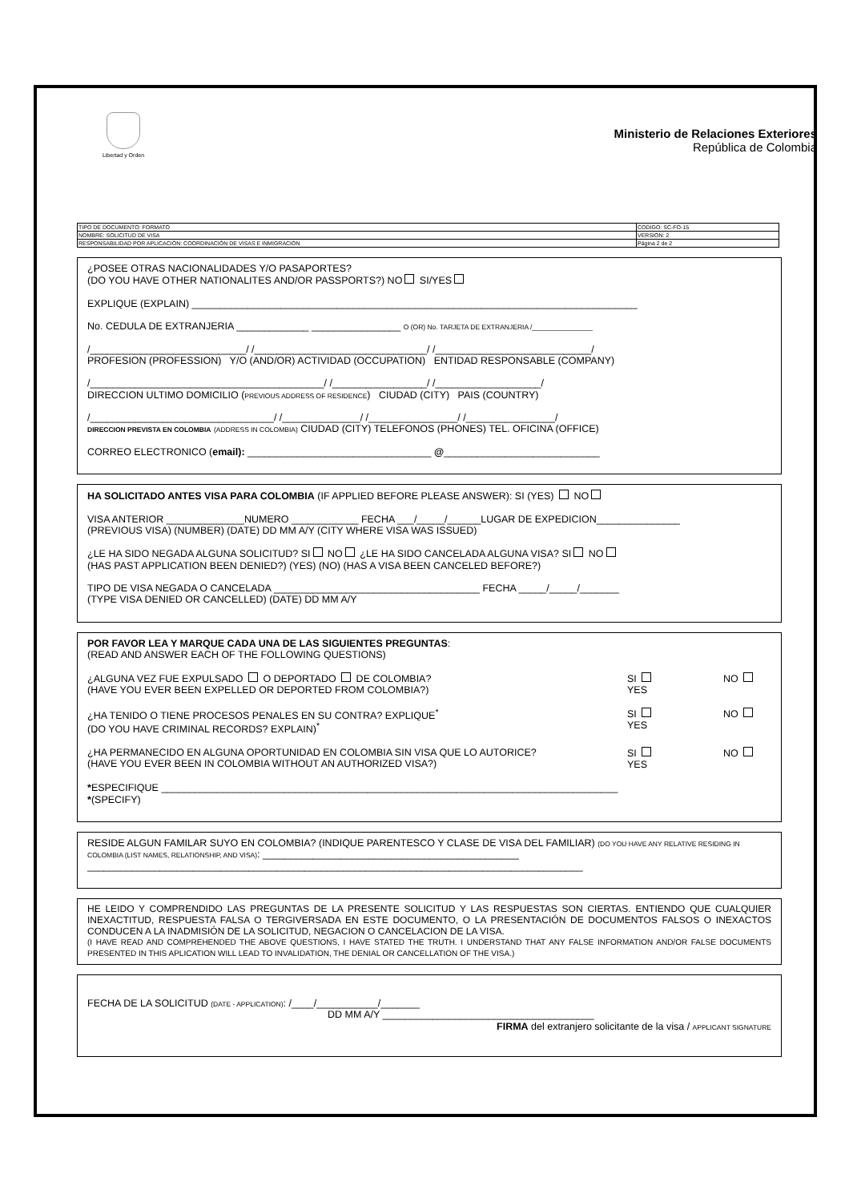Libertad y Orden
Ministerio de Relaciones Exteriores
República de Colombia
| TIPO DE DOCUMENTO: FORMATO | CODIGO: SC-FO-15 |
| NOMBRE: SOLICITUD DE VISA | VERSION: 2 |
| RESPONSABILIDAD POR APLICACIÓN: COORDINACIÓN DE VISAS E INMIGRACIÓN | Página 2 de 2 |
¿POSEE OTRAS NACIONALIDADES Y/O PASAPORTES?
(DO YOU HAVE OTHER NATIONALITES AND/OR PASSPORTS?) NO SI/YES
EXPLIQUE (EXPLAIN) ________________________________________________________________________________
No. CEDULA DE EXTRANJERIA _____________ ________________ O (OR) No. TARJETA DE EXTRANJERIA /________________
/____________________________/ /_______________________________/ /____________________________/
PROFESION (PROFESSION) Y/O (AND/OR) ACTIVIDAD (OCCUPATION) ENTIDAD RESPONSABLE (COMPANY)
/__________________________________________/ /_________________/ /___________________/
DIRECCION ULTIMO DOMICILIO (PREVIOUS ADDRESS OF RESIDENCE) CIUDAD (CITY) PAIS (COUNTRY)
/_________________________________/ /______________/ /________________/ /________________/
DIRECCION PREVISTA EN COLOMBIA (ADDRESS IN COLOMBIA) CIUDAD (CITY) TELEFONOS (PHONES) TEL. OFICINA (OFFICE)
CORREO ELECTRONICO (email): _________________________________ @____________________________
HA SOLICITADO ANTES VISA PARA COLOMBIA (IF APPLIED BEFORE PLEASE ANSWER): SI (YES) NO
VISA ANTERIOR ______________NUMERO ____________ FECHA ___/_____/______LUGAR DE EXPEDICION_______________
(PREVIOUS VISA) (NUMBER) (DATE) DD MM A/Y (CITY WHERE VISA WAS ISSUED)
¿LE HA SIDO NEGADA ALGUNA SOLICITUD? SI NO ¿LE HA SIDO CANCELADA ALGUNA VISA? SI NO
(HAS PAST APPLICATION BEEN DENIED?) (YES) (NO) (HAS A VISA BEEN CANCELED BEFORE?)
TIPO DE VISA NEGADA O CANCELADA _____________________________________ FECHA _____/_____/_______
(TYPE VISA DENIED OR CANCELLED) (DATE) DD MM A/Y
POR FAVOR LEA Y MARQUE CADA UNA DE LAS SIGUIENTES PREGUNTAS:
(READ AND ANSWER EACH OF THE FOLLOWING QUESTIONS)
¿ALGUNA VEZ FUE EXPULSADO O DEPORTADO DE COLOMBIA?
(HAVE YOU EVER BEEN EXPELLED OR DEPORTED FROM COLOMBIA?)
SI
YES
NO
¿HA TENIDO O TIENE PROCESOS PENALES EN SU CONTRA? EXPLIQUE<sup>*</sup>
(DO YOU HAVE CRIMINAL RECORDS? EXPLAIN)<sup>*</sup>
SI
YES
NO
¿HA PERMANECIDO EN ALGUNA OPORTUNIDAD EN COLOMBIA SIN VISA QUE LO AUTORICE?
(HAVE YOU EVER BEEN IN COLOMBIA WITHOUT AN AUTHORIZED VISA?)
SI
YES
NO
*ESPECIFIQUE __________________________________________________________________________________
*(SPECIFY)
RESIDE ALGUN FAMILAR SUYO EN COLOMBIA? (INDIQUE PARENTESCO Y CLASE DE VISA DEL FAMILIAR) (DO YOU HAVE ANY RELATIVE RESIDING IN COLOMBIA (LIST NAMES, RELATIONSHIP, AND VISA): ______________________________________________
_________________________________________________________________________________________
HE LEIDO Y COMPRENDIDO LAS PREGUNTAS DE LA PRESENTE SOLICITUD Y LAS RESPUESTAS SON CIERTAS. ENTIENDO QUE CUALQUIER INEXACTITUD, RESPUESTA FALSA O TERGIVERSADA EN ESTE DOCUMENTO, O LA PRESENTACIÓN DE DOCUMENTOS FALSOS O INEXACTOS CONDUCEN A LA INADMISIÓN DE LA SOLICITUD, NEGACION O CANCELACION DE LA VISA.
(I HAVE READ AND COMPREHENDED THE ABOVE QUESTIONS, I HAVE STATED THE TRUTH. I UNDERSTAND THAT ANY FALSE INFORMATION AND/OR FALSE DOCUMENTS PRESENTED IN THIS APLICATION WILL LEAD TO INVALIDATION, THE DENIAL OR CANCELLATION OF THE VISA.)
FECHA DE LA SOLICITUD (DATE - APPLICATION): /____/___________/_______
DD MM A/Y ______________________________________
FIRMA del extranjero solicitante de la visa / APPLICANT SIGNATURE